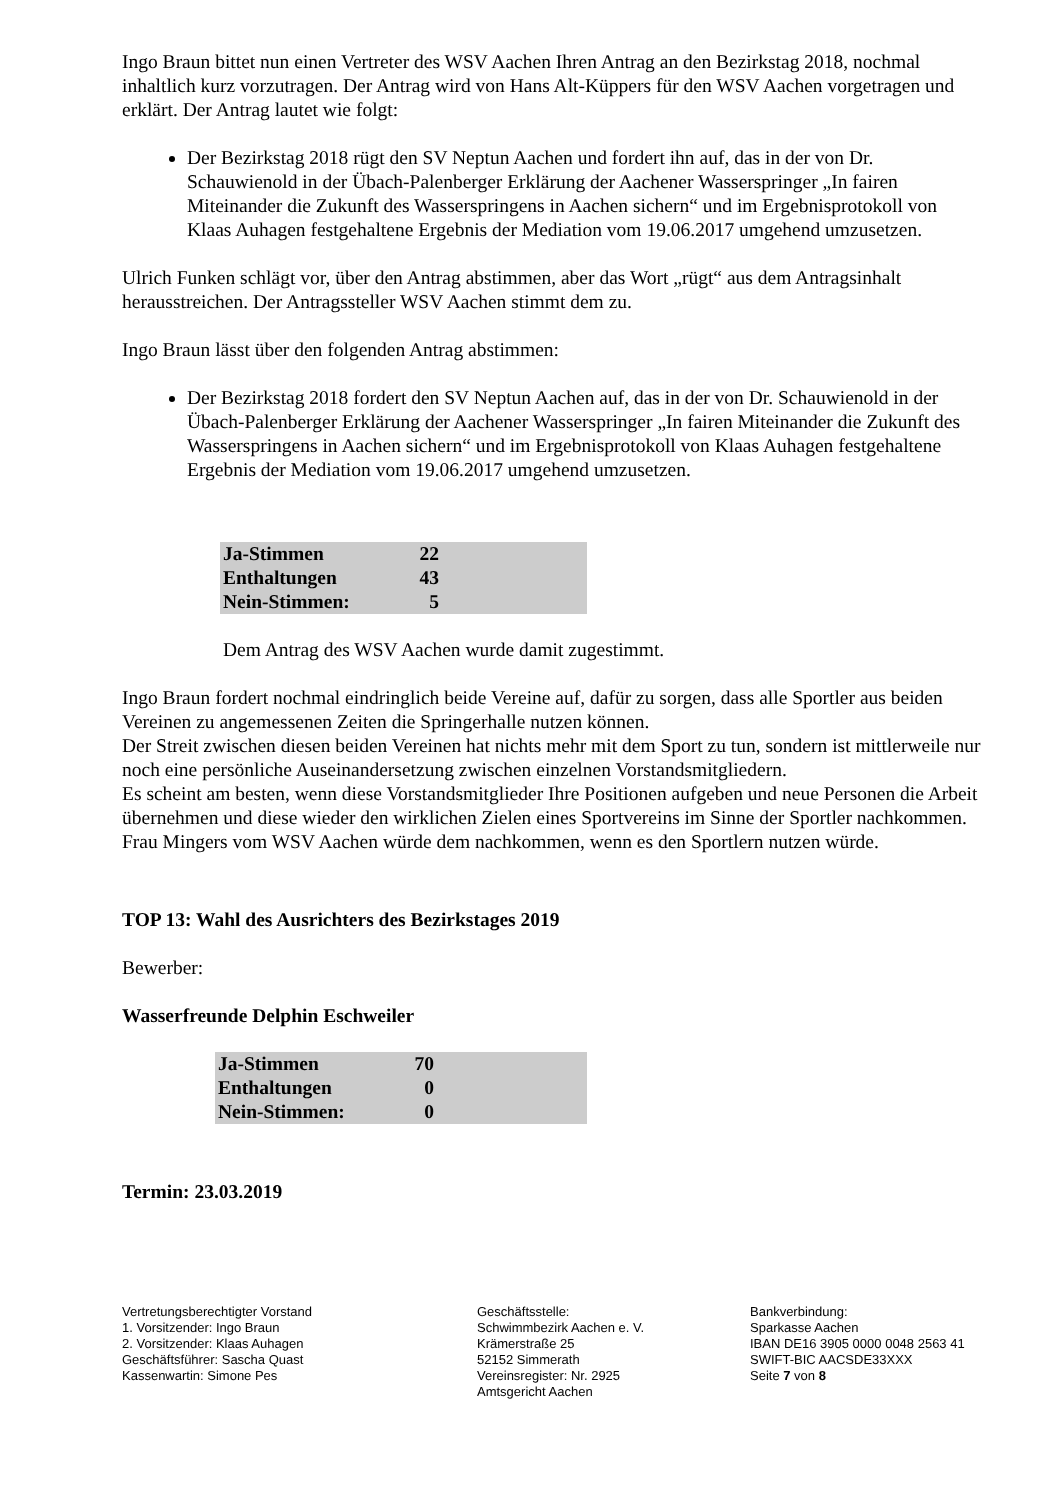Ingo Braun bittet nun einen Vertreter des WSV Aachen Ihren Antrag an den Bezirkstag 2018, nochmal inhaltlich kurz vorzutragen. Der Antrag wird von Hans Alt-Küppers für den WSV Aachen vorgetragen und erklärt. Der Antrag lautet wie folgt:
Der Bezirkstag 2018 rügt den SV Neptun Aachen und fordert ihn auf, das in der von Dr. Schauwienold in der Übach-Palenberger Erklärung der Aachener Wasserspringer „In fairen Miteinander die Zukunft des Wasserspringens in Aachen sichern“ und im Ergebnisprotokoll von Klaas Auhagen festgehaltene Ergebnis der Mediation vom 19.06.2017 umgehend umzusetzen.
Ulrich Funken schlägt vor, über den Antrag abstimmen, aber das Wort „rügt“ aus dem Antragsinhalt herausstreichen. Der Antragssteller WSV Aachen stimmt dem zu.
Ingo Braun lässt über den folgenden Antrag abstimmen:
Der Bezirkstag 2018 fordert den SV Neptun Aachen auf, das in der von Dr. Schauwienold in der Übach-Palenberger Erklärung der Aachener Wasserspringer „In fairen Miteinander die Zukunft des Wasserspringens in Aachen sichern“ und im Ergebnisprotokoll von Klaas Auhagen festgehaltene Ergebnis der Mediation vom 19.06.2017 umgehend umzusetzen.
| Ja-Stimmen | 22 | |
| Enthaltungen | 43 | |
| Nein-Stimmen: | 5 | |
Dem Antrag des WSV Aachen wurde damit zugestimmt.
Ingo Braun fordert nochmal eindringlich beide Vereine auf, dafür zu sorgen, dass alle Sportler aus beiden Vereinen zu angemessenen Zeiten die Springerhalle nutzen können.
Der Streit zwischen diesen beiden Vereinen hat nichts mehr mit dem Sport zu tun, sondern ist mittlerweile nur noch eine persönliche Auseinandersetzung zwischen einzelnen Vorstandsmitgliedern.
Es scheint am besten, wenn diese Vorstandsmitglieder Ihre Positionen aufgeben und neue Personen die Arbeit übernehmen und diese wieder den wirklichen Zielen eines Sportvereins im Sinne der Sportler nachkommen. Frau Mingers vom WSV Aachen würde dem nachkommen, wenn es den Sportlern nutzen würde.
TOP 13: Wahl des Ausrichters des Bezirkstages 2019
Bewerber:
Wasserfreunde Delphin Eschweiler
| Ja-Stimmen | 70 | |
| Enthaltungen | 0 | |
| Nein-Stimmen: | 0 | |
Termin: 23.03.2019
Vertretungsberechtigter Vorstand
1. Vorsitzender: Ingo Braun
2. Vorsitzender: Klaas Auhagen
Geschäftsführer: Sascha Quast
Kassenwartin: Simone Pes
Geschäftsstelle:
Schwimmbezirk Aachen e. V.
Krämerstraße 25
52152 Simmerath
Vereinsregister: Nr. 2925
Amtsgericht Aachen
Bankverbindung:
Sparkasse Aachen
IBAN DE16 3905 0000 0048 2563 41
SWIFT-BIC AACSDE33XXX
Seite 7 von 8